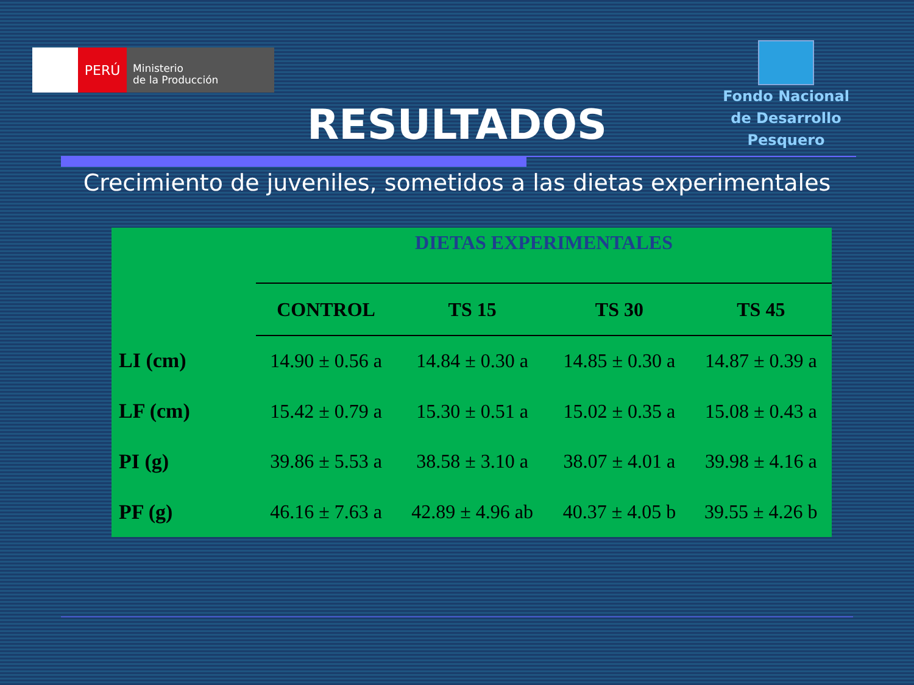PERÚ
Ministerio
de la Producción
Fondo Nacional
de Desarrollo Pesquero
RESULTADOS
Crecimiento de juveniles, sometidos a las dietas experimentales
| | DIETAS EXPERIMENTALES | | | |
| | CONTROL | TS 15 | TS 30 | TS 45 |
| LI (cm) | 14.90 ± 0.56 a | 14.84 ± 0.30 a | 14.85 ± 0.30 a | 14.87 ± 0.39 a |
| LF (cm) | 15.42 ± 0.79 a | 15.30 ± 0.51 a | 15.02 ± 0.35 a | 15.08 ± 0.43 a |
| PI (g) | 39.86 ± 5.53 a | 38.58 ± 3.10 a | 38.07 ± 4.01 a | 39.98 ± 4.16 a |
| PF (g) | 46.16 ± 7.63 a | 42.89 ± 4.96 ab | 40.37 ± 4.05 b | 39.55 ± 4.26 b |